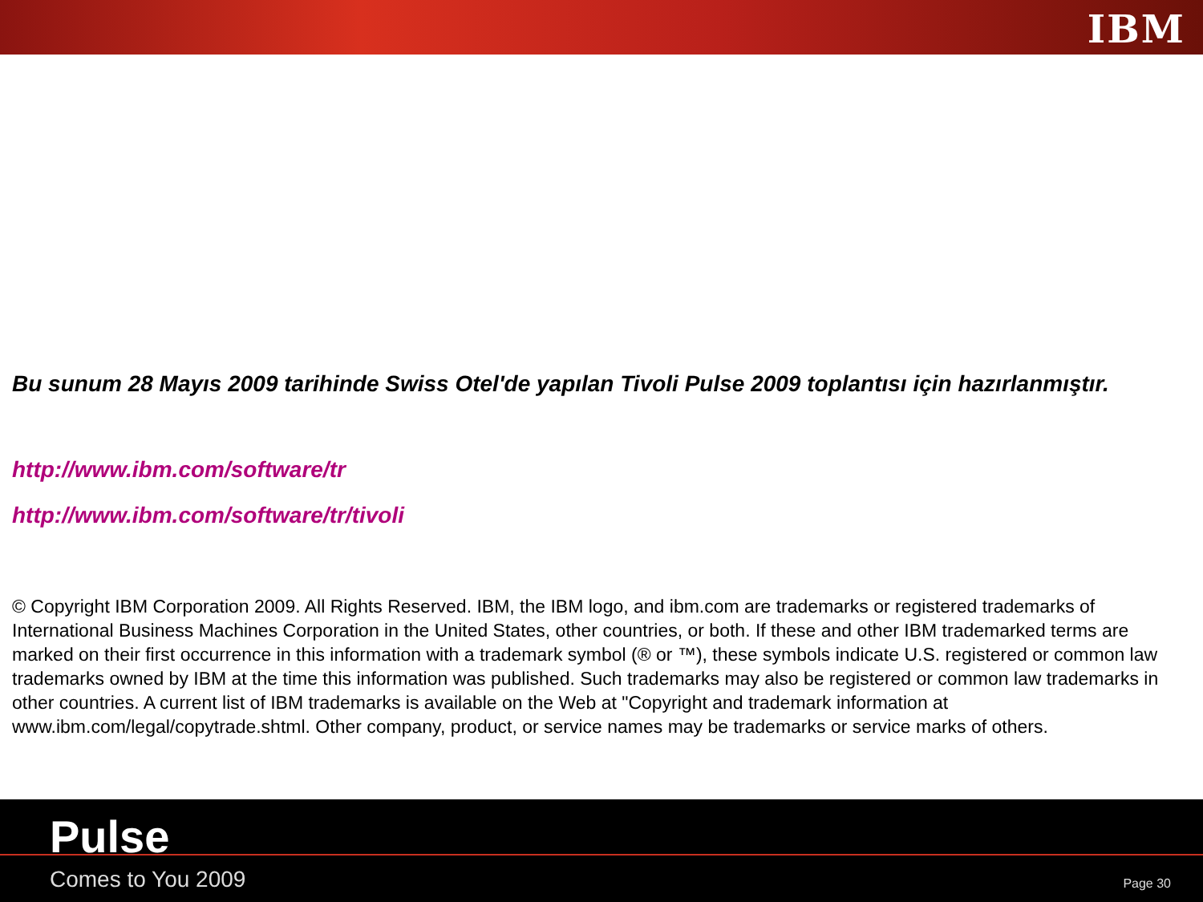IBM
Bu sunum 28 Mayıs 2009 tarihinde Swiss Otel'de yapılan Tivoli Pulse 2009 toplantısı için hazırlanmıştır.
http://www.ibm.com/software/tr
http://www.ibm.com/software/tr/tivoli
© Copyright IBM Corporation 2009. All Rights Reserved. IBM, the IBM logo, and ibm.com are trademarks or registered trademarks of International Business Machines Corporation in the United States, other countries, or both. If these and other IBM trademarked terms are marked on their first occurrence in this information with a trademark symbol (® or ™), these symbols indicate U.S. registered or common law trademarks owned by IBM at the time this information was published. Such trademarks may also be registered or common law trademarks in other countries. A current list of IBM trademarks is available on the Web at "Copyright and trademark information at www.ibm.com/legal/copytrade.shtml. Other company, product, or service names may be trademarks or service marks of others.
Pulse
Comes to You 2009 Page 30